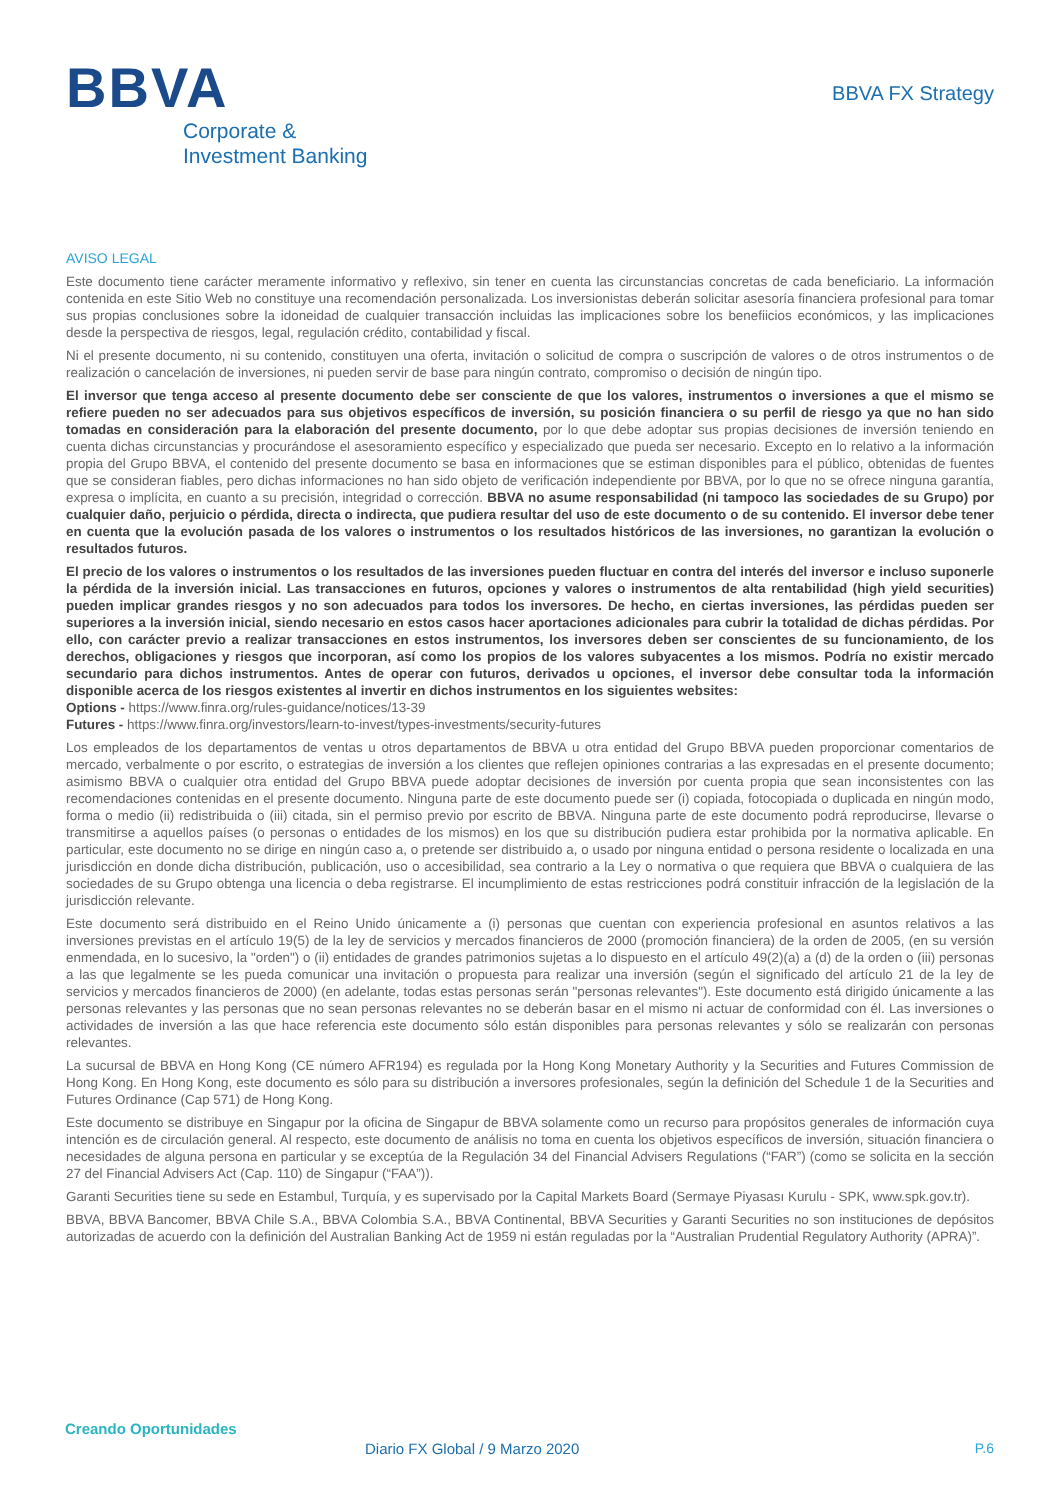BBVA
Corporate &
Investment Banking
BBVA FX Strategy
AVISO LEGAL
Este documento tiene carácter meramente informativo y reflexivo, sin tener en cuenta las circunstancias concretas de cada beneficiario. La información contenida en este Sitio Web no constituye una recomendación personalizada. Los inversionistas deberán solicitar asesoría financiera profesional para tomar sus propias conclusiones sobre la idoneidad de cualquier transacción incluidas las implicaciones sobre los benefiicios económicos, y las implicaciones desde la perspectiva de riesgos, legal, regulación crédito, contabilidad y fiscal.
Ni el presente documento, ni su contenido, constituyen una oferta, invitación o solicitud de compra o suscripción de valores o de otros instrumentos o de realización o cancelación de inversiones, ni pueden servir de base para ningún contrato, compromiso o decisión de ningún tipo.
El inversor que tenga acceso al presente documento debe ser consciente de que los valores, instrumentos o inversiones a que el mismo se refiere pueden no ser adecuados para sus objetivos específicos de inversión, su posición financiera o su perfil de riesgo ya que no han sido tomadas en consideración para la elaboración del presente documento, por lo que debe adoptar sus propias decisiones de inversión teniendo en cuenta dichas circunstancias y procurándose el asesoramiento específico y especializado que pueda ser necesario. Excepto en lo relativo a la información propia del Grupo BBVA, el contenido del presente documento se basa en informaciones que se estiman disponibles para el público, obtenidas de fuentes que se consideran fiables, pero dichas informaciones no han sido objeto de verificación independiente por BBVA, por lo que no se ofrece ninguna garantía, expresa o implícita, en cuanto a su precisión, integridad o corrección. BBVA no asume responsabilidad (ni tampoco las sociedades de su Grupo) por cualquier daño, perjuicio o pérdida, directa o indirecta, que pudiera resultar del uso de este documento o de su contenido. El inversor debe tener en cuenta que la evolución pasada de los valores o instrumentos o los resultados históricos de las inversiones, no garantizan la evolución o resultados futuros.
El precio de los valores o instrumentos o los resultados de las inversiones pueden fluctuar en contra del interés del inversor e incluso suponerle la pérdida de la inversión inicial. Las transacciones en futuros, opciones y valores o instrumentos de alta rentabilidad (high yield securities) pueden implicar grandes riesgos y no son adecuados para todos los inversores. De hecho, en ciertas inversiones, las pérdidas pueden ser superiores a la inversión inicial, siendo necesario en estos casos hacer aportaciones adicionales para cubrir la totalidad de dichas pérdidas. Por ello, con carácter previo a realizar transacciones en estos instrumentos, los inversores deben ser conscientes de su funcionamiento, de los derechos, obligaciones y riesgos que incorporan, así como los propios de los valores subyacentes a los mismos. Podría no existir mercado secundario para dichos instrumentos. Antes de operar con futuros, derivados u opciones, el inversor debe consultar toda la información disponible acerca de los riesgos existentes al invertir en dichos instrumentos en los siguientes websites:
Options - https://www.finra.org/rules-guidance/notices/13-39
Futures - https://www.finra.org/investors/learn-to-invest/types-investments/security-futures
Los empleados de los departamentos de ventas u otros departamentos de BBVA u otra entidad del Grupo BBVA pueden proporcionar comentarios de mercado, verbalmente o por escrito, o estrategias de inversión a los clientes que reflejen opiniones contrarias a las expresadas en el presente documento; asimismo BBVA o cualquier otra entidad del Grupo BBVA puede adoptar decisiones de inversión por cuenta propia que sean inconsistentes con las recomendaciones contenidas en el presente documento. Ninguna parte de este documento puede ser (i) copiada, fotocopiada o duplicada en ningún modo, forma o medio (ii) redistribuida o (iii) citada, sin el permiso previo por escrito de BBVA. Ninguna parte de este documento podrá reproducirse, llevarse o transmitirse a aquellos países (o personas o entidades de los mismos) en los que su distribución pudiera estar prohibida por la normativa aplicable. En particular, este documento no se dirige en ningún caso a, o pretende ser distribuido a, o usado por ninguna entidad o persona residente o localizada en una jurisdicción en donde dicha distribución, publicación, uso o accesibilidad, sea contrario a la Ley o normativa o que requiera que BBVA o cualquiera de las sociedades de su Grupo obtenga una licencia o deba registrarse. El incumplimiento de estas restricciones podrá constituir infracción de la legislación de la jurisdicción relevante.
Este documento será distribuido en el Reino Unido únicamente a (i) personas que cuentan con experiencia profesional en asuntos relativos a las inversiones previstas en el artículo 19(5) de la ley de servicios y mercados financieros de 2000 (promoción financiera) de la orden de 2005, (en su versión enmendada, en lo sucesivo, la "orden") o (ii) entidades de grandes patrimonios sujetas a lo dispuesto en el artículo 49(2)(a) a (d) de la orden o (iii) personas a las que legalmente se les pueda comunicar una invitación o propuesta para realizar una inversión (según el significado del artículo 21 de la ley de servicios y mercados financieros de 2000) (en adelante, todas estas personas serán "personas relevantes"). Este documento está dirigido únicamente a las personas relevantes y las personas que no sean personas relevantes no se deberán basar en el mismo ni actuar de conformidad con él. Las inversiones o actividades de inversión a las que hace referencia este documento sólo están disponibles para personas relevantes y sólo se realizarán con personas relevantes.
La sucursal de BBVA en Hong Kong (CE número AFR194) es regulada por la Hong Kong Monetary Authority y la Securities and Futures Commission de Hong Kong. En Hong Kong, este documento es sólo para su distribución a inversores profesionales, según la definición del Schedule 1 de la Securities and Futures Ordinance (Cap 571) de Hong Kong.
Este documento se distribuye en Singapur por la oficina de Singapur de BBVA solamente como un recurso para propósitos generales de información cuya intención es de circulación general. Al respecto, este documento de análisis no toma en cuenta los objetivos específicos de inversión, situación financiera o necesidades de alguna persona en particular y se exceptúa de la Regulación 34 del Financial Advisers Regulations (“FAR”) (como se solicita en la sección 27 del Financial Advisers Act (Cap. 110) de Singapur (“FAA”)).
Garanti Securities tiene su sede en Estambul, Turquía, y es supervisado por la Capital Markets Board (Sermaye Piyasası Kurulu - SPK, www.spk.gov.tr).
BBVA, BBVA Bancomer, BBVA Chile S.A., BBVA Colombia S.A., BBVA Continental, BBVA Securities y Garanti Securities no son instituciones de depósitos autorizadas de acuerdo con la definición del Australian Banking Act de 1959 ni están reguladas por la “Australian Prudential Regulatory Authority (APRA)”.
Creando Oportunidades
Diario FX Global / 9 Marzo 2020
P.6